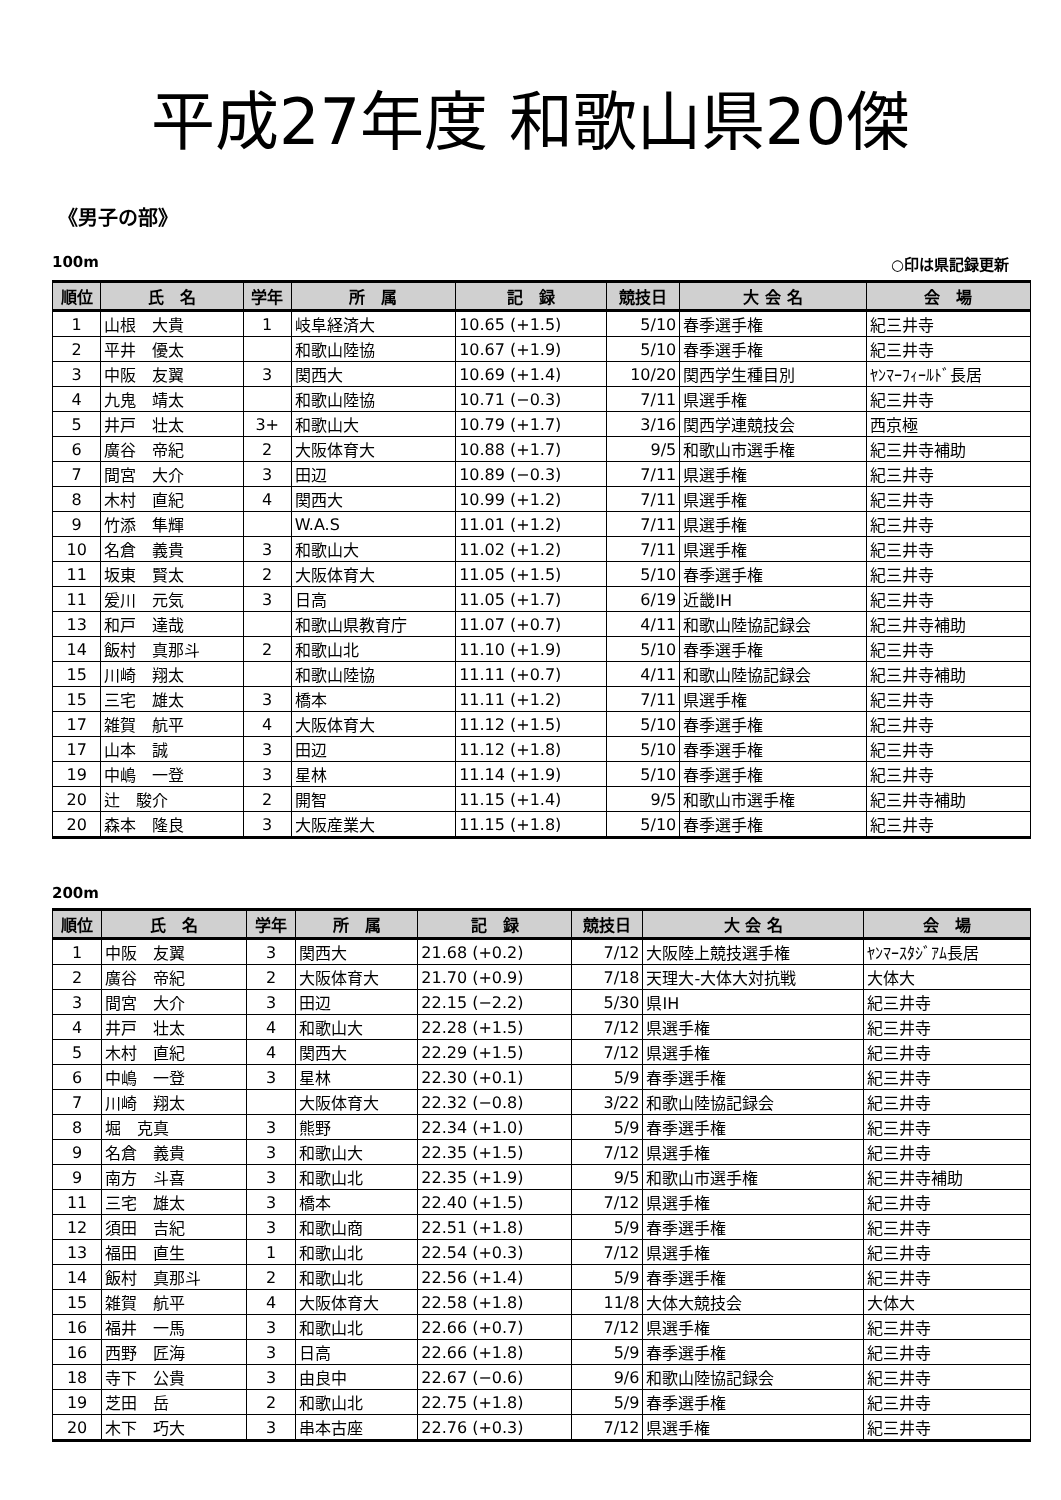平成27年度 和歌山県20傑
《男子の部》
100m ○印は県記録更新
| 順位 | 氏 名 | 学年 | 所 属 | 記 録 | 競技日 | 大 会 名 | 会 場 |
| --- | --- | --- | --- | --- | --- | --- | --- |
| 1 | 山根 大貴 | 1 | 岐阜経済大 | 10.65 (+1.5) | 5/10 | 春季選手権 | 紀三井寺 |
| 2 | 平井 優太 | | 和歌山陸協 | 10.67 (+1.9) | 5/10 | 春季選手権 | 紀三井寺 |
| 3 | 中阪 友翼 | 3 | 関西大 | 10.69 (+1.4) | 10/20 | 関西学生種目別 | ﾔﾝﾏｰﾌｨｰﾙﾄﾞ長居 |
| 4 | 九鬼 靖太 | | 和歌山陸協 | 10.71 (−0.3) | 7/11 | 県選手権 | 紀三井寺 |
| 5 | 井戸 壮太 | 3+ | 和歌山大 | 10.79 (+1.7) | 3/16 | 関西学連競技会 | 西京極 |
| 6 | 廣谷 帝紀 | 2 | 大阪体育大 | 10.88 (+1.7) | 9/5 | 和歌山市選手権 | 紀三井寺補助 |
| 7 | 間宮 大介 | 3 | 田辺 | 10.89 (−0.3) | 7/11 | 県選手権 | 紀三井寺 |
| 8 | 木村 直紀 | 4 | 関西大 | 10.99 (+1.2) | 7/11 | 県選手権 | 紀三井寺 |
| 9 | 竹添 隼輝 | | W.A.S | 11.01 (+1.2) | 7/11 | 県選手権 | 紀三井寺 |
| 10 | 名倉 義貴 | 3 | 和歌山大 | 11.02 (+1.2) | 7/11 | 県選手権 | 紀三井寺 |
| 11 | 坂東 賢太 | 2 | 大阪体育大 | 11.05 (+1.5) | 5/10 | 春季選手権 | 紀三井寺 |
| 11 | 爰川 元気 | 3 | 日高 | 11.05 (+1.7) | 6/19 | 近畿IH | 紀三井寺 |
| 13 | 和戸 達哉 | | 和歌山県教育庁 | 11.07 (+0.7) | 4/11 | 和歌山陸協記録会 | 紀三井寺補助 |
| 14 | 飯村 真那斗 | 2 | 和歌山北 | 11.10 (+1.9) | 5/10 | 春季選手権 | 紀三井寺 |
| 15 | 川崎 翔太 | | 和歌山陸協 | 11.11 (+0.7) | 4/11 | 和歌山陸協記録会 | 紀三井寺補助 |
| 15 | 三宅 雄太 | 3 | 橋本 | 11.11 (+1.2) | 7/11 | 県選手権 | 紀三井寺 |
| 17 | 雑賀 航平 | 4 | 大阪体育大 | 11.12 (+1.5) | 5/10 | 春季選手権 | 紀三井寺 |
| 17 | 山本 誠 | 3 | 田辺 | 11.12 (+1.8) | 5/10 | 春季選手権 | 紀三井寺 |
| 19 | 中嶋 一登 | 3 | 星林 | 11.14 (+1.9) | 5/10 | 春季選手権 | 紀三井寺 |
| 20 | 辻 駿介 | 2 | 開智 | 11.15 (+1.4) | 9/5 | 和歌山市選手権 | 紀三井寺補助 |
| 20 | 森本 隆良 | 3 | 大阪産業大 | 11.15 (+1.8) | 5/10 | 春季選手権 | 紀三井寺 |
200m
| 順位 | 氏 名 | 学年 | 所 属 | 記 録 | 競技日 | 大 会 名 | 会 場 |
| --- | --- | --- | --- | --- | --- | --- | --- |
| 1 | 中阪 友翼 | 3 | 関西大 | 21.68 (+0.2) | 7/12 | 大阪陸上競技選手権 | ﾔﾝﾏｰｽﾀｼﾞｱﾑ長居 |
| 2 | 廣谷 帝紀 | 2 | 大阪体育大 | 21.70 (+0.9) | 7/18 | 天理大-大体大対抗戦 | 大体大 |
| 3 | 間宮 大介 | 3 | 田辺 | 22.15 (−2.2) | 5/30 | 県IH | 紀三井寺 |
| 4 | 井戸 壮太 | 4 | 和歌山大 | 22.28 (+1.5) | 7/12 | 県選手権 | 紀三井寺 |
| 5 | 木村 直紀 | 4 | 関西大 | 22.29 (+1.5) | 7/12 | 県選手権 | 紀三井寺 |
| 6 | 中嶋 一登 | 3 | 星林 | 22.30 (+0.1) | 5/9 | 春季選手権 | 紀三井寺 |
| 7 | 川崎 翔太 | | 大阪体育大 | 22.32 (−0.8) | 3/22 | 和歌山陸協記録会 | 紀三井寺 |
| 8 | 堀 克真 | 3 | 熊野 | 22.34 (+1.0) | 5/9 | 春季選手権 | 紀三井寺 |
| 9 | 名倉 義貴 | 3 | 和歌山大 | 22.35 (+1.5) | 7/12 | 県選手権 | 紀三井寺 |
| 9 | 南方 斗喜 | 3 | 和歌山北 | 22.35 (+1.9) | 9/5 | 和歌山市選手権 | 紀三井寺補助 |
| 11 | 三宅 雄太 | 3 | 橋本 | 22.40 (+1.5) | 7/12 | 県選手権 | 紀三井寺 |
| 12 | 須田 吉紀 | 3 | 和歌山商 | 22.51 (+1.8) | 5/9 | 春季選手権 | 紀三井寺 |
| 13 | 福田 直生 | 1 | 和歌山北 | 22.54 (+0.3) | 7/12 | 県選手権 | 紀三井寺 |
| 14 | 飯村 真那斗 | 2 | 和歌山北 | 22.56 (+1.4) | 5/9 | 春季選手権 | 紀三井寺 |
| 15 | 雑賀 航平 | 4 | 大阪体育大 | 22.58 (+1.8) | 11/8 | 大体大競技会 | 大体大 |
| 16 | 福井 一馬 | 3 | 和歌山北 | 22.66 (+0.7) | 7/12 | 県選手権 | 紀三井寺 |
| 16 | 西野 匠海 | 3 | 日高 | 22.66 (+1.8) | 5/9 | 春季選手権 | 紀三井寺 |
| 18 | 寺下 公貴 | 3 | 由良中 | 22.67 (−0.6) | 9/6 | 和歌山陸協記録会 | 紀三井寺 |
| 19 | 芝田 岳 | 2 | 和歌山北 | 22.75 (+1.8) | 5/9 | 春季選手権 | 紀三井寺 |
| 20 | 木下 巧大 | 3 | 串本古座 | 22.76 (+0.3) | 7/12 | 県選手権 | 紀三井寺 |